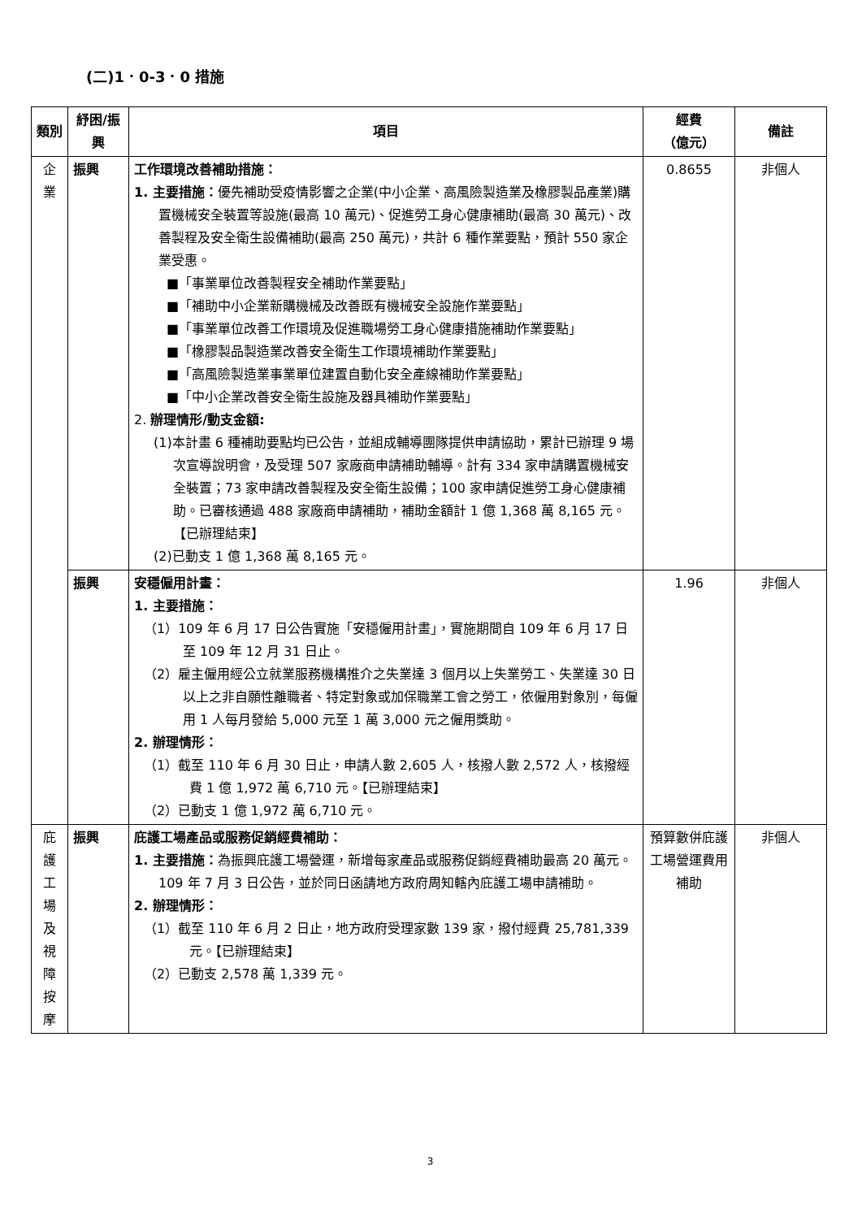(二)1．0-3．0 措施
| 類別 | 紓困/振興 | 項目 | 經費 （億元） | 備註 |
| --- | --- | --- | --- | --- |
| 企 業 | 振興 | 工作環境改善補助措施： 1. 主要措施： 優先補助受疫情影響之企業(中小企業、高風險製造業及橡膠製品產業)購置機械安全裝置等設施(最高 10 萬元)、促進勞工身心健康補助(最高 30 萬元)、改善製程及安全衛生設備補助(最高 250 萬元)，共計 6 種作業要點，預計 550 家企業受惠。 ■「事業單位改善製程安全補助作業要點」 ■「補助中小企業新購機械及改善既有機械安全設施作業要點」 ■「事業單位改善工作環境及促進職場勞工身心健康措施補助作業要點」 ■「橡膠製品製造業改善安全衛生工作環境補助作業要點」 ■「高風險製造業事業單位建置自動化安全產線補助作業要點」 ■「中小企業改善安全衛生設施及器具補助作業要點」 2. 辦理情形/動支金額: (1)本計畫 6 種補助要點均已公告，並組成輔導團隊提供申請協助，累計已辦理 9 場次宣導說明會，及受理 507 家廠商申請補助輔導。計有 334 家申請購置機械安全裝置；73 家申請改善製程及安全衛生設備；100 家申請促進勞工身心健康補助。已審核通過 488 家廠商申請補助，補助金額計 1 億 1,368 萬 8,165 元。【已辦理結束】 (2)已動支 1 億 1,368 萬 8,165 元。 | 0.8655 | 非個人 |
| | 振興 | 安穩僱用計畫： 1. 主要措施： （1）109 年 6 月 17 日公告實施「安穩僱用計畫」，實施期間自 109 年 6 月 17 日至 109 年 12 月 31 日止。 （2）雇主僱用經公立就業服務機構推介之失業達 3 個月以上失業勞工、失業達 30 日以上之非自願性離職者、特定對象或加保職業工會之勞工，依僱用對象別，每僱用 1 人每月發給 5,000 元至 1 萬 3,000 元之僱用獎助。 2. 辦理情形： （1）截至 110 年 6 月 30 日止，申請人數 2,605 人，核撥人數 2,572 人，核撥經費 1 億 1,972 萬 6,710 元。【已辦理結束】 （2）已動支 1 億 1,972 萬 6,710 元。 | 1.96 | 非個人 |
| 庇 護 工 場 及 視 障 按 摩 | 振興 | 庇護工場產品或服務促銷經費補助： 1. 主要措施： 為振興庇護工場營運，新增每家產品或服務促銷經費補助最高 20 萬元。109 年 7 月 3 日公告，並於同日函請地方政府周知轄內庇護工場申請補助。 2. 辦理情形： （1）截至 110 年 6 月 2 日止，地方政府受理家數 139 家，撥付經費 25,781,339 元。【已辦理結束】 （2）已動支 2,578 萬 1,339 元。 | 預算數併庇護工場營運費用補助 | 非個人 |
3